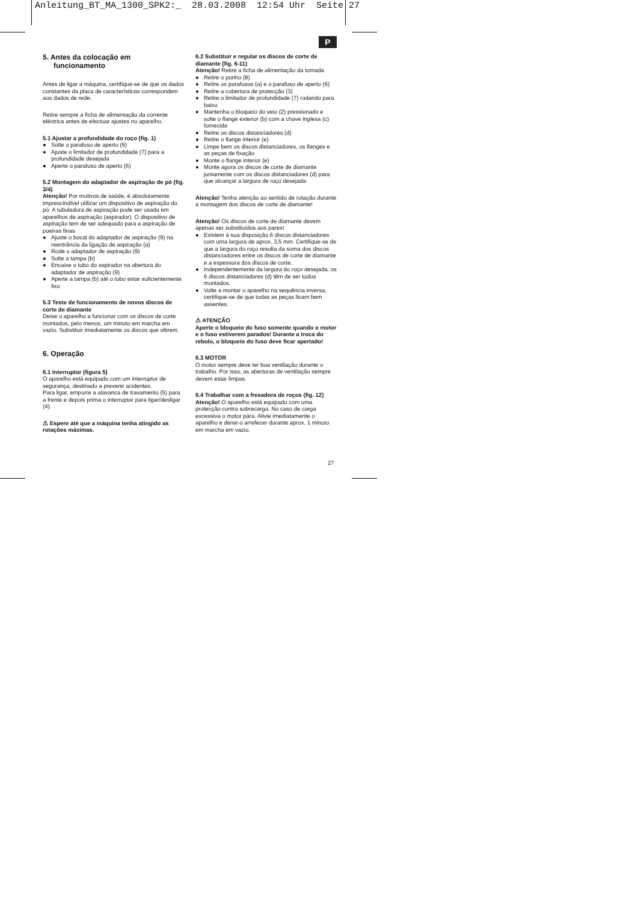Anleitung_BT_MA_1300_SPK2:_ 28.03.2008 12:54 Uhr Seite 27
P
5. Antes da colocação em funcionamento
Antes de ligar a máquina, certifique-se de que os dados constantes da placa de características correspondem aos dados de rede.
Retire sempre a ficha de alimentação da corrente eléctrica antes de efectuar ajustes no aparelho.
5.1 Ajustar a profundidade do roço (fig. 1)
● Solte o parafuso de aperto (6)
● Ajuste o limitador de profundidade (7) para a profundidade desejada
● Aperte o parafuso de aperto (6)
5.2 Montagem do adaptador de aspiração de pó (fig. 3/4)
Atenção! Por motivos de saúde, é absolutamente imprescindível utilizar um dispositivo de aspiração do pó. A tubuladura de aspiração pode ser usada em aparelhos de aspiração (aspirador). O dispositivo de aspiração tem de ser adequado para a aspiração de poeiras finas
● Ajuste o bocal do adaptador de aspiração (9) na reentrância da ligação de aspiração (a)
● Rode o adaptador de aspiração (9)
● Solte a tampa (b)
● Encaixe o tubo do aspirador na abertura do adaptador de aspiração (9)
● Aperte a tampa (b) até o tubo estar suficientemente fixo
5.3 Teste de funcionamento de novos discos de corte de diamante
Deixe o aparelho a funcionar com os discos de corte montados, pelo menos, um minuto em marcha em vazio. Substituir imediatamente os discos que vibrem.
6. Operação
6.1 Interruptor (figura 5)
O aparelho está equipado com um interruptor de segurança, destinado a prevenir acidentes.
Para ligar, empurre a alavanca de travamento (5) para a frente e depois prima o interruptor para ligar/desligar (4).
⚠ Espere até que a máquina tenha atingido as rotações máximas.
6.2 Substituir e regular os discos de corte de diamante (fig. 6-11)
Atenção! Retire a ficha de alimentação da tomada
● Retire o punho (8)
● Retire os parafusos (a) e o parafuso de aperto (6)
● Retire a cobertura de protecção (3)
● Retire o limitador de profundidade (7) rodando para baixo
● Mantenha o bloqueio do veio (2) pressionado e solte o flange exterior (b) com a chave inglesa (c) fornecida
● Retire os discos distanciadores (d)
● Retire o flange interior (e)
● Limpe bem os discos distanciadores, os flanges e as peças de fixação
● Monte o flange interior (e)
● Monte agora os discos de corte de diamante juntamente com os discos distanciadores (d) para que alcançar a largura de roço desejada.
Atenção! Tenha atenção ao sentido de rotação durante a montagem dos discos de corte de diamante!
Atenção! Os discos de corte de diamante devem apenas ser substituídos aos pares!
● Existem à sua disposição 6 discos distanciadores com uma largura de aprox. 3,5 mm. Certifique-se de que a largura do roço resulta da soma dos discos distanciadores entre os discos de corte de diamante e a espessura dos discos de corte.
● Independentemente da largura do roço desejada, os 6 discos distanciadores (d) têm de ser todos montados.
● Volte a montar o aparelho na sequência inversa, certifique-se de que todas as peças ficam bem assentes.
⚠ ATENÇÃO
Aperte o bloqueio do fuso somente quando o motor e o fuso estiverem parados! Durante a troca do rebolo, o bloqueio do fuso deve ficar apertado!
6.3 MOTOR
O motor sempre deve ter boa ventilação durante o trabalho. Por isso, as aberturas de ventilação sempre devem estar limpas.
6.4 Trabalhar com a fresadora de roços (fig. 12)
Atenção! O aparelho está equipado com uma protecção contra sobrecarga. No caso de carga excessiva o motor pára. Alivie imediatamente o aparelho e deixe-o arrefecer durante aprox. 1 minuto em marcha em vazio.
27